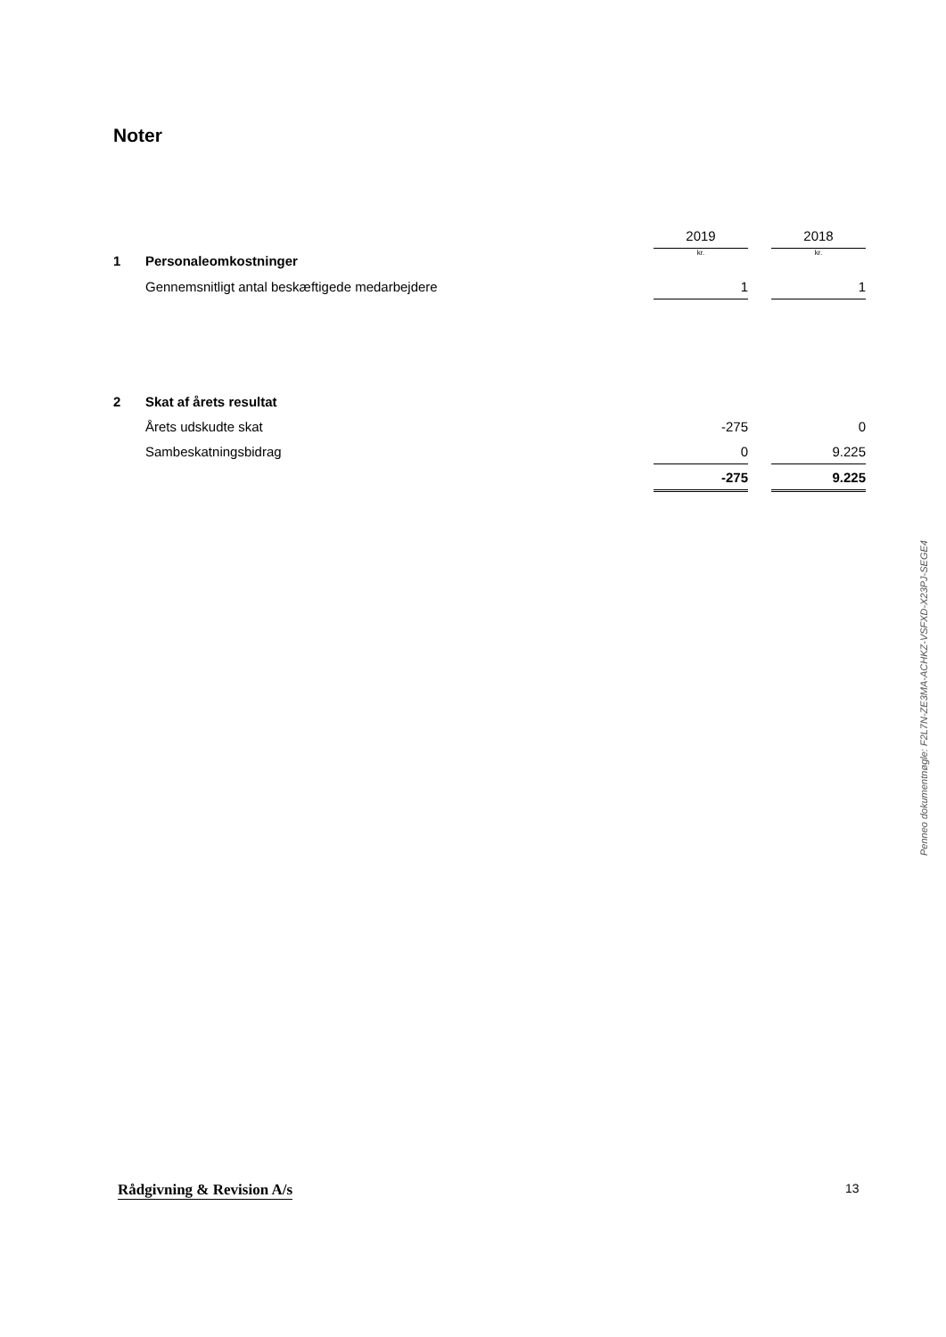Noter
| | | 2019 | | 2018 |
| 1 | Personaleomkostninger | kr. | | kr. |
| | Gennemsnitligt antal beskæftigede medarbejdere | 1 | | 1 |
| 2 | Skat af årets resultat | | | |
| | Årets udskudte skat | -275 | | 0 |
| | Sambeskatningsbidrag | 0 | | 9.225 |
| | | -275 | | 9.225 |
Penneo dokumentnøgle: F2L7N-ZE3MA-ACHKZ-VSFXD-X23PJ-SEGE4
Rådgivning & Revision A/s 13